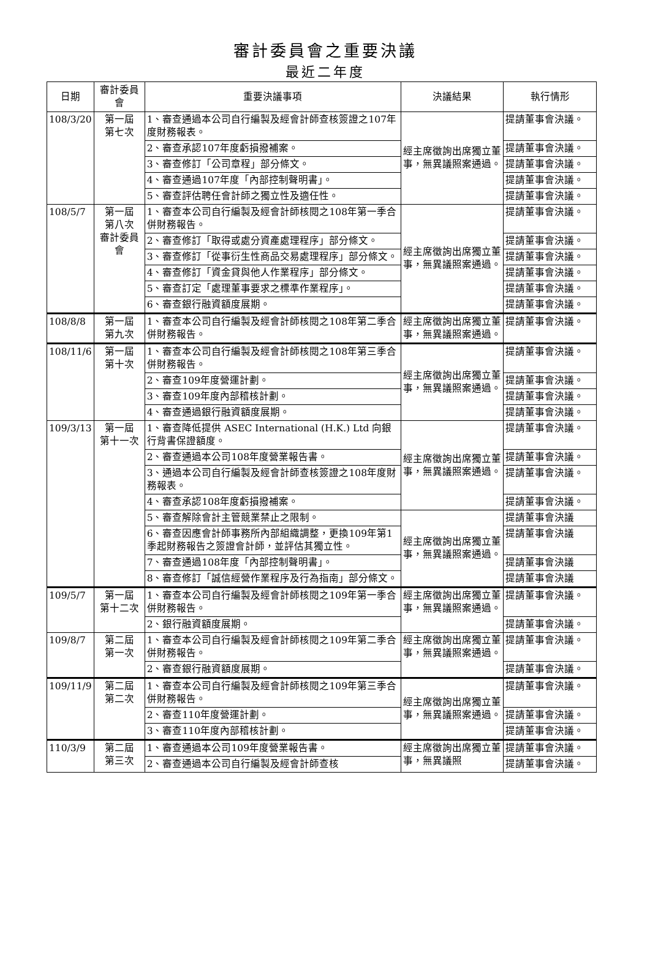審計委員會之重要決議
最近二年度
| 日期 | 審計委員會 | 重要決議事項 | 決議結果 | 執行情形 |
| --- | --- | --- | --- | --- |
| 108/3/20 | 第一屆 第七次 | 1、審查通過本公司自行編製及經會計師查核簽證之107年度財務報表。 | 經主席徵詢出席獨立董事，無異議照案通過。 | 提請董事會決議。 |
| | | 2、審查承認107年度虧損撥補案。 | | 提請董事會決議。 |
| | | 3、審查修訂「公司章程」部分條文。 | | 提請董事會決議。 |
| | | 4、審查通過107年度「內部控制聲明書」。 | | 提請董事會決議。 |
| | | 5、審查評估聘任會計師之獨立性及適任性。 | | 提請董事會決議。 |
| 108/5/7 | 第一屆 第八次 審計委員會 | 1、審查本公司自行編製及經會計師核閱之108年第一季合併財務報告。 | 經主席徵詢出席獨立董事，無異議照案通過。 | 提請董事會決議。 |
| | | 2、審查修訂「取得或處分資產處理程序」部分條文。 | | 提請董事會決議。 |
| | | 3、審查修訂「從事衍生性商品交易處理程序」部分條文。 | | 提請董事會決議。 |
| | | 4、審查修訂「資金貸與他人作業程序」部分條文。 | | 提請董事會決議。 |
| | | 5、審查訂定「處理董事要求之標準作業程序」。 | | 提請董事會決議。 |
| | | 6、審查銀行融資額度展期。 | | 提請董事會決議。 |
| 108/8/8 | 第一屆 第九次 | 1、審查本公司自行編製及經會計師核閱之108年第二季合併財務報告。 | 經主席徵詢出席獨立董事，無異議照案通過。 | 提請董事會決議。 |
| 108/11/6 | 第一屆 第十次 | 1、審查本公司自行編製及經會計師核閱之108年第三季合併財務報告。 | 經主席徵詢出席獨立董事，無異議照案通過。 | 提請董事會決議。 |
| | | 2、審查109年度營運計劃。 | | 提請董事會決議。 |
| | | 3、審查109年度內部稽核計劃。 | | 提請董事會決議。 |
| | | 4、審查通過銀行融資額度展期。 | | 提請董事會決議。 |
| 109/3/13 | 第一屆 第十一次 | 1、審查降低提供 ASEC International (H.K.) Ltd 向銀行背書保證額度。 | 經主席徵詢出席獨立董事，無異議照案通過。 | 提請董事會決議。 |
| | | 2、審查通過本公司108年度營業報告書。 | | 提請董事會決議。 |
| | | 3、通過本公司自行編製及經會計師查核簽證之108年度財務報表。 | | 提請董事會決議。 |
| | | 4、審查承認108年度虧損撥補案。 | | 提請董事會決議。 |
| | | 5、審查解除會計主管競業禁止之限制。 | 經主席徵詢出席獨立董事，無異議照案通過。 | 提請董事會決議 |
| | | 6、審查因應會計師事務所內部組織調整，更換109年第1季起財務報告之簽證會計師，並評估其獨立性。 | | 提請董事會決議 |
| | | 7、審查通過108年度「內部控制聲明書」。 | | 提請董事會決議 |
| | | 8、審查修訂「誠信經營作業程序及行為指南」部分條文。 | | 提請董事會決議 |
| 109/5/7 | 第一屆 第十二次 | 1、審查本公司自行編製及經會計師核閱之109年第一季合併財務報告。 | 經主席徵詢出席獨立董事，無異議照案通過。 | 提請董事會決議。 |
| | | 2、銀行融資額度展期。 | | 提請董事會決議。 |
| 109/8/7 | 第二屆 第一次 | 1、審查本公司自行編製及經會計師核閱之109年第二季合併財務報告。 | 經主席徵詢出席獨立董事，無異議照案通過。 | 提請董事會決議。 |
| | | 2、審查銀行融資額度展期。 | | 提請董事會決議。 |
| 109/11/9 | 第二屆 第二次 | 1、審查本公司自行編製及經會計師核閱之109年第三季合併財務報告。 | 經主席徵詢出席獨立董事，無異議照案通過。 | 提請董事會決議。 |
| | | 2、審查110年度營運計劃。 | | 提請董事會決議。 |
| | | 3、審查110年度內部稽核計劃。 | | 提請董事會決議。 |
| 110/3/9 | 第二屆 第三次 | 1、審查通過本公司109年度營業報告書。 | 經主席徵詢出席獨立董事，無異議照 | 提請董事會決議。 |
| | | 2、審查通過本公司自行編製及經會計師查核 | | 提請董事會決議。 |